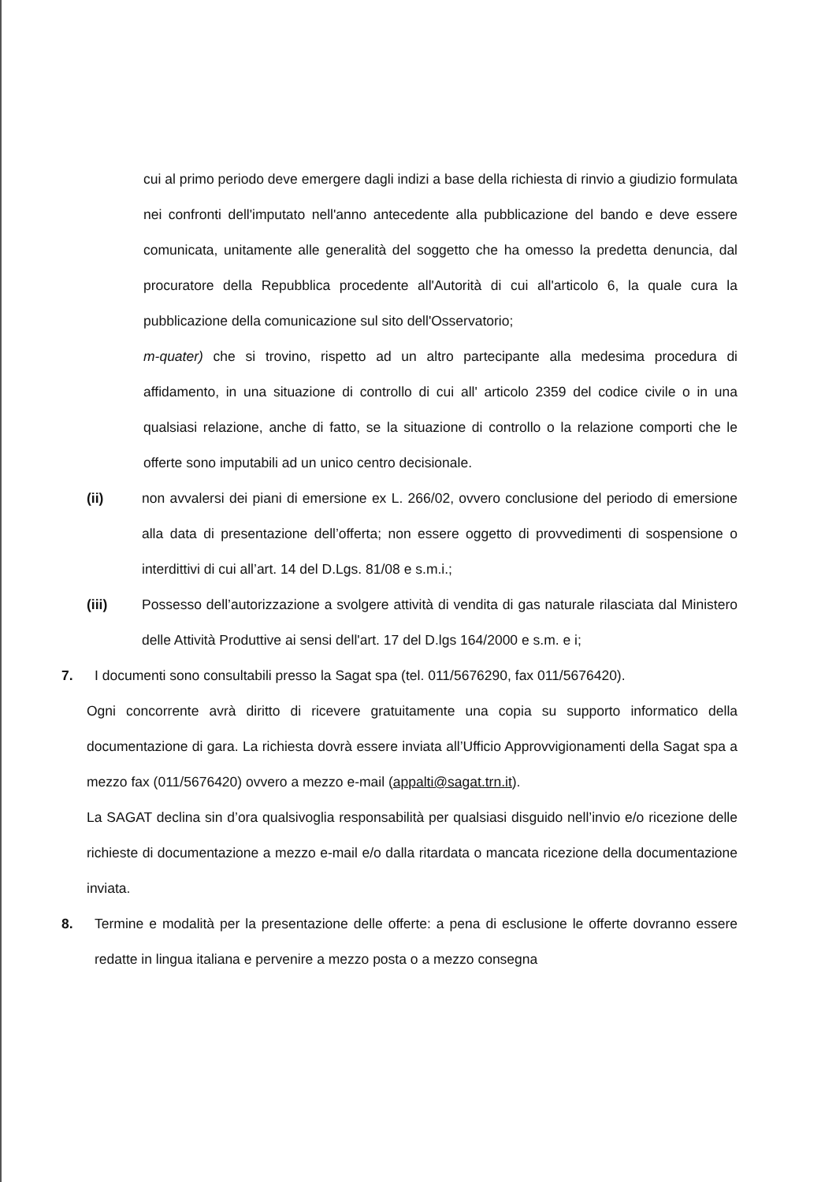cui al primo periodo deve emergere dagli indizi a base della richiesta di rinvio a giudizio formulata nei confronti dell'imputato nell'anno antecedente alla pubblicazione del bando e deve essere comunicata, unitamente alle generalità del soggetto che ha omesso la predetta denuncia, dal procuratore della Repubblica procedente all'Autorità di cui all'articolo 6, la quale cura la pubblicazione della comunicazione sul sito dell'Osservatorio;
m-quater) che si trovino, rispetto ad un altro partecipante alla medesima procedura di affidamento, in una situazione di controllo di cui all' articolo 2359 del codice civile o in una qualsiasi relazione, anche di fatto, se la situazione di controllo o la relazione comporti che le offerte sono imputabili ad un unico centro decisionale.
(ii) non avvalersi dei piani di emersione ex L. 266/02, ovvero conclusione del periodo di emersione alla data di presentazione dell’offerta; non essere oggetto di provvedimenti di sospensione o interdittivi di cui all’art. 14 del D.Lgs. 81/08 e s.m.i.;
(iii) Possesso dell’autorizzazione a svolgere attività di vendita di gas naturale rilasciata dal Ministero delle Attività Produttive ai sensi dell'art. 17 del D.lgs 164/2000 e s.m. e i;
7. I documenti sono consultabili presso la Sagat spa (tel. 011/5676290, fax 011/5676420).
Ogni concorrente avrà diritto di ricevere gratuitamente una copia su supporto informatico della documentazione di gara. La richiesta dovrà essere inviata all’Ufficio Approvvigionamenti della Sagat spa a mezzo fax (011/5676420) ovvero a mezzo e-mail (appalti@sagat.trn.it).
La SAGAT declina sin d’ora qualsivoglia responsabilità per qualsiasi disguido nell’invio e/o ricezione delle richieste di documentazione a mezzo e-mail e/o dalla ritardata o mancata ricezione della documentazione inviata.
8. Termine e modalità per la presentazione delle offerte: a pena di esclusione le offerte dovranno essere redatte in lingua italiana e pervenire a mezzo posta o a mezzo consegna